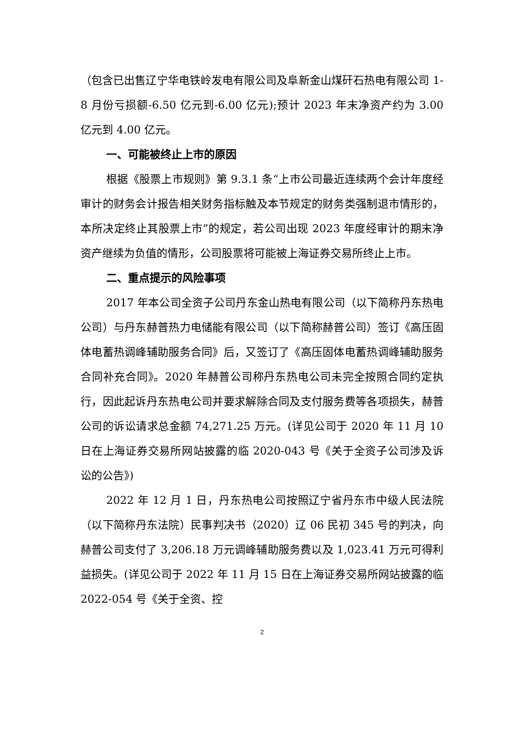（包含已出售辽宁华电铁岭发电有限公司及阜新金山煤矸石热电有限公司 1-8 月份亏损额-6.50 亿元到-6.00 亿元);预计 2023 年末净资产约为 3.00 亿元到 4.00 亿元。
一、可能被终止上市的原因
根据《股票上市规则》第 9.3.1 条“上市公司最近连续两个会计年度经审计的财务会计报告相关财务指标触及本节规定的财务类强制退市情形的，本所决定终止其股票上市”的规定，若公司出现 2023 年度经审计的期末净资产继续为负值的情形，公司股票将可能被上海证券交易所终止上市。
二、重点提示的风险事项
2017 年本公司全资子公司丹东金山热电有限公司（以下简称丹东热电公司）与丹东赫普热力电储能有限公司（以下简称赫普公司）签订《高压固体电蓄热调峰辅助服务合同》后，又签订了《高压固体电蓄热调峰辅助服务合同补充合同》。2020 年赫普公司称丹东热电公司未完全按照合同约定执行，因此起诉丹东热电公司并要求解除合同及支付服务费等各项损失，赫普公司的诉讼请求总金额 74,271.25 万元。(详见公司于 2020 年 11 月 10 日在上海证券交易所网站披露的临 2020-043 号《关于全资子公司涉及诉讼的公告》)
2022 年 12 月 1 日，丹东热电公司按照辽宁省丹东市中级人民法院（以下简称丹东法院）民事判决书（2020）辽 06 民初 345 号的判决，向赫普公司支付了 3,206.18 万元调峰辅助服务费以及 1,023.41 万元可得利益损失。(详见公司于 2022 年 11 月 15 日在上海证券交易所网站披露的临 2022-054 号《关于全资、控
2